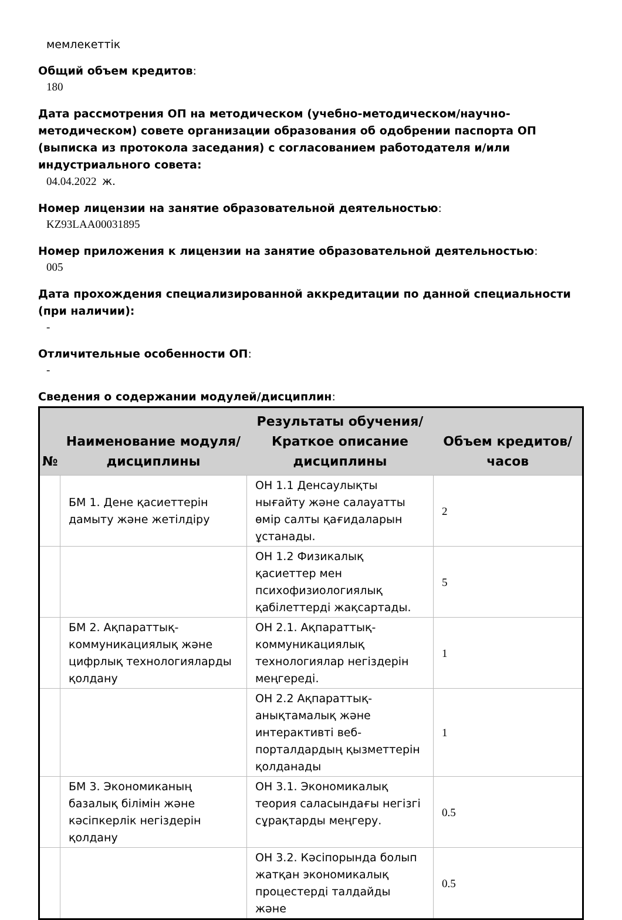мемлекеттік
Общий объем кредитов:
180
Дата рассмотрения ОП на методическом (учебно-методическом/научно-методическом) совете организации образования об одобрении паспорта ОП (выписка из протокола заседания) с согласованием работодателя и/или индустриального совета:
04.04.2022 ж.
Номер лицензии на занятие образовательной деятельностью:
KZ93LAA00031895
Номер приложения к лицензии на занятие образовательной деятельностью:
005
Дата прохождения специализированной аккредитации по данной специальности (при наличии):
-
Отличительные особенности ОП:
-
Сведения о содержании модулей/дисциплин:
| № | Наименование модуля/дисциплины | Результаты обучения/Краткое описание дисциплины | Объем кредитов/часов |
| --- | --- | --- | --- |
| | БМ 1. Дене қасиеттерін дамыту және жетілдіру | ОН 1.1 Денсаулықты нығайту және салауатты өмір салты қағидаларын ұстанады. | 2 |
| | | ОН 1.2 Физикалық қасиеттер мен психофизиологиялық қабілеттерді жақсартады. | 5 |
| | БМ 2. Ақпараттық-коммуникациялық және цифрлық технологияларды қолдану | ОН 2.1. Ақпараттық-коммуникациялық технологиялар негіздерін меңгереді. | 1 |
| | | ОН 2.2 Ақпараттық-анықтамалық және интерактивті веб-порталдардың қызметтерін қолданады | 1 |
| | БМ 3. Экономиканың базалық білімін және кәсіпкерлік негіздерін қолдану | ОН 3.1. Экономикалық теория саласындағы негізгі сұрақтарды меңгеру. | 0.5 |
| | | ОН 3.2. Кәсіпорында болып жатқан экономикалық процестерді талдайды және | 0.5 |